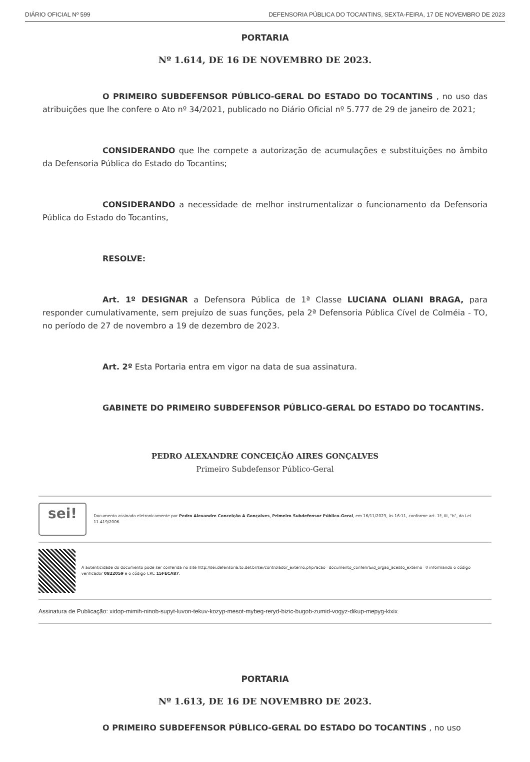DIÁRIO OFICIAL Nº 599 DEFENSORIA PÚBLICA DO TOCANTINS, SEXTA-FEIRA, 17 DE NOVEMBRO DE 2023
PORTARIA
Nº 1.614, DE 16 DE NOVEMBRO DE 2023.
O PRIMEIRO SUBDEFENSOR PÚBLICO-GERAL DO ESTADO DO TOCANTINS , no uso das atribuições que lhe confere o Ato nº 34/2021, publicado no Diário Oficial nº 5.777 de 29 de janeiro de 2021;
CONSIDERANDO que lhe compete a autorização de acumulações e substituições no âmbito da Defensoria Pública do Estado do Tocantins;
CONSIDERANDO a necessidade de melhor instrumentalizar o funcionamento da Defensoria Pública do Estado do Tocantins,
RESOLVE:
Art. 1º DESIGNAR a Defensora Pública de 1ª Classe LUCIANA OLIANI BRAGA, para responder cumulativamente, sem prejuízo de suas funções, pela 2ª Defensoria Pública Cível de Colméia - TO, no período de 27 de novembro a 19 de dezembro de 2023.
Art. 2º Esta Portaria entra em vigor na data de sua assinatura.
GABINETE DO PRIMEIRO SUBDEFENSOR PÚBLICO-GERAL DO ESTADO DO TOCANTINS.
PEDRO ALEXANDRE CONCEIÇÃO AIRES GONÇALVES
Primeiro Subdefensor Público-Geral
sei!
Documento assinado eletronicamente por Pedro Alexandre Conceição A Gonçalves, Primeiro Subdefensor Público-Geral, em 16/11/2023, às 16:11, conforme art. 1º, III, "b", da Lei 11.419/2006.
A autenticidade do documento pode ser conferida no site http://sei.defensoria.to.def.br/sei/controlador_externo.php?acao=documento_conferir&id_orgao_acesso_externo=0 informando o código verificador 0822059 e o código CRC 15FECA87.
Assinatura de Publicação: xidop-mimih-ninob-supyt-luvon-tekuv-kozyp-mesot-mybeg-reryd-bizic-bugob-zumid-vogyz-dikup-mepyg-kixix
PORTARIA
Nº 1.613, DE 16 DE NOVEMBRO DE 2023.
O PRIMEIRO SUBDEFENSOR PÚBLICO-GERAL DO ESTADO DO TOCANTINS , no uso